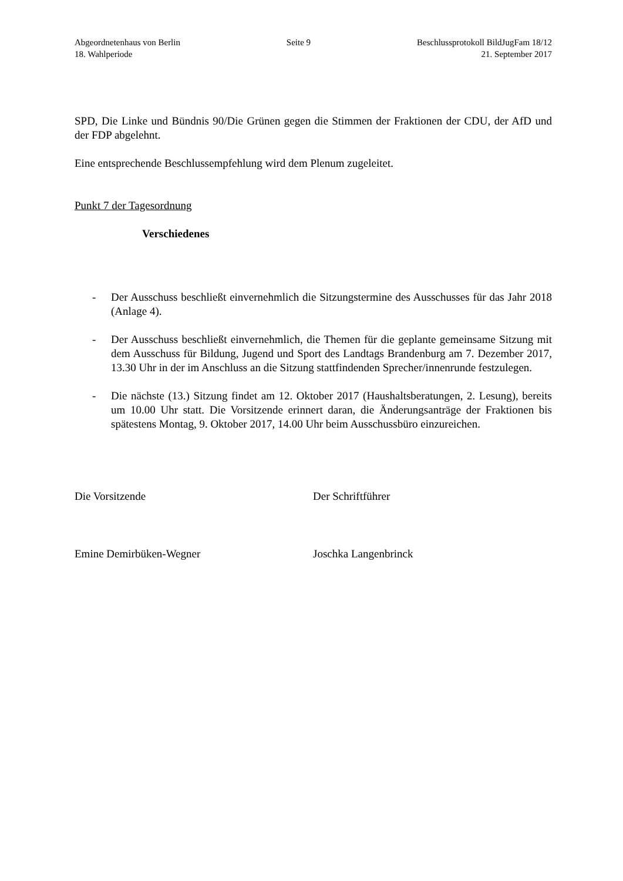Abgeordnetenhaus von Berlin
18. Wahlperiode
Seite 9 Beschlussprotokoll BildJugFam 18/12
21. September 2017
SPD, Die Linke und Bündnis 90/Die Grünen gegen die Stimmen der Fraktionen der CDU, der AfD und der FDP abgelehnt.
Eine entsprechende Beschlussempfehlung wird dem Plenum zugeleitet.
Punkt 7 der Tagesordnung
Verschiedenes
- Der Ausschuss beschließt einvernehmlich die Sitzungstermine des Ausschusses für das Jahr 2018 (Anlage 4).
- Der Ausschuss beschließt einvernehmlich, die Themen für die geplante gemeinsame Sitzung mit dem Ausschuss für Bildung, Jugend und Sport des Landtags Brandenburg am 7. Dezember 2017, 13.30 Uhr in der im Anschluss an die Sitzung stattfindenden Sprecher/innenrunde festzulegen.
- Die nächste (13.) Sitzung findet am 12. Oktober 2017 (Haushaltsberatungen, 2. Lesung), bereits um 10.00 Uhr statt. Die Vorsitzende erinnert daran, die Änderungsanträge der Fraktionen bis spätestens Montag, 9. Oktober 2017, 14.00 Uhr beim Ausschussbüro einzureichen.
Die Vorsitzende Der Schriftführer
Emine Demirbüken-Wegner Joschka Langenbrinck